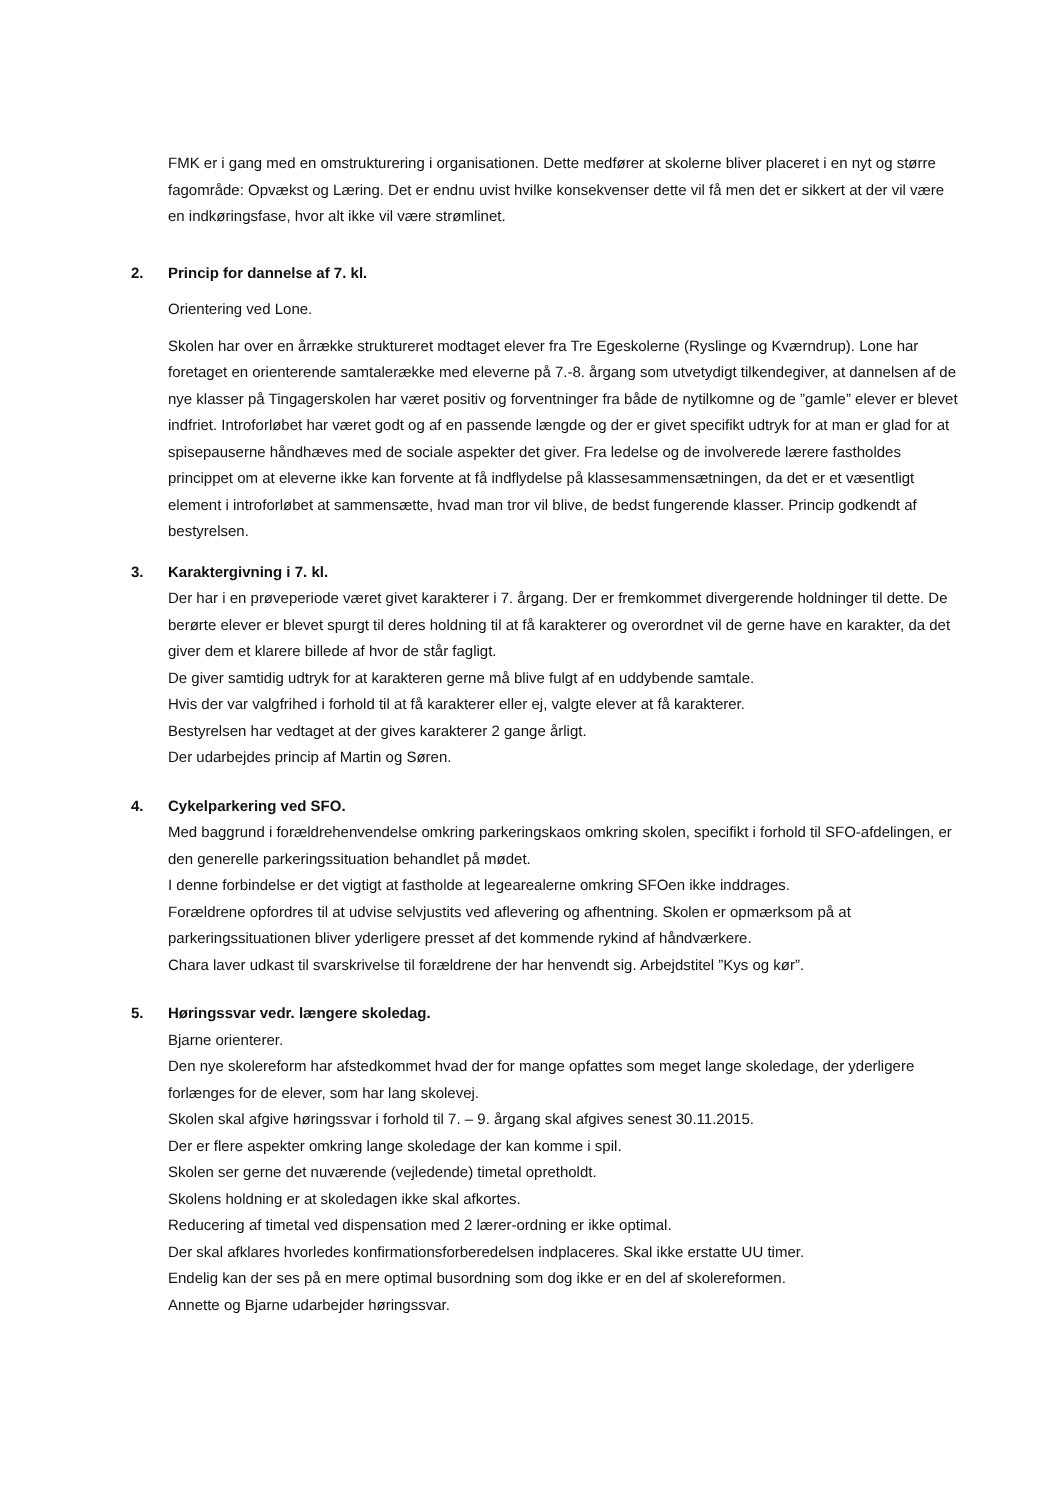FMK er i gang med en omstrukturering i organisationen. Dette medfører at skolerne bliver placeret i en nyt og større fagområde: Opvækst og Læring. Det er endnu uvist hvilke konsekvenser dette vil få men det er sikkert at der vil være en indkøringsfase, hvor alt ikke vil være strømlinet.
2. Princip for dannelse af 7. kl.
Orientering ved Lone.
Skolen har over en årrække struktureret modtaget elever fra Tre Egeskolerne (Ryslinge og Kværndrup). Lone har foretaget en orienterende samtalerække med eleverne på 7.-8. årgang som utvetydigt tilkendegiver, at dannelsen af de nye klasser på Tingagerskolen har været positiv og forventninger fra både de nytilkomne og de ”gamle” elever er blevet indfriet. Introforløbet har været godt og af en passende længde og der er givet specifikt udtryk for at man er glad for at spisepauserne håndhæves med de sociale aspekter det giver. Fra ledelse og de involverede lærere fastholdes princippet om at eleverne ikke kan forvente at få indflydelse på klassesammensætningen, da det er et væsentligt element i introforløbet at sammensætte, hvad man tror vil blive, de bedst fungerende klasser. Princip godkendt af bestyrelsen.
3. Karaktergivning i 7. kl.
Der har i en prøveperiode været givet karakterer i 7. årgang. Der er fremkommet divergerende holdninger til dette. De berørte elever er blevet spurgt til deres holdning til at få karakterer og overordnet vil de gerne have en karakter, da det giver dem et klarere billede af hvor de står fagligt.
De giver samtidig udtryk for at karakteren gerne må blive fulgt af en uddybende samtale.
Hvis der var valgfrihed i forhold til at få karakterer eller ej, valgte elever at få karakterer.
Bestyrelsen har vedtaget at der gives karakterer 2 gange årligt.
Der udarbejdes princip af Martin og Søren.
4. Cykelparkering ved SFO.
Med baggrund i forældrehenvendelse omkring parkeringskaos omkring skolen, specifikt i forhold til SFO-afdelingen, er den generelle parkeringssituation behandlet på mødet.
I denne forbindelse er det vigtigt at fastholde at legearealerne omkring SFOen ikke inddrages.
Forældrene opfordres til at udvise selvjustits ved aflevering og afhentning. Skolen er opmærksom på at parkeringssituationen bliver yderligere presset af det kommende rykind af håndværkere.
Chara laver udkast til svarskrivelse til forældrene der har henvendt sig. Arbejdstitel ”Kys og kør”.
5. Høringssvar vedr. længere skoledag.
Bjarne orienterer.
Den nye skolereform har afstedkommet hvad der for mange opfattes som meget lange skoledage, der yderligere forlænges for de elever, som har lang skolevej.
Skolen skal afgive høringssvar i forhold til 7. – 9. årgang skal afgives senest 30.11.2015.
Der er flere aspekter omkring lange skoledage der kan komme i spil.
Skolen ser gerne det nuværende (vejledende) timetal opretholdt.
Skolens holdning er at skoledagen ikke skal afkortes.
Reducering af timetal ved dispensation med 2 lærer-ordning er ikke optimal.
Der skal afklares hvorledes konfirmationsforberedelsen indplaceres. Skal ikke erstatte UU timer.
Endelig kan der ses på en mere optimal busordning som dog ikke er en del af skolereformen.
Annette og Bjarne udarbejder høringssvar.